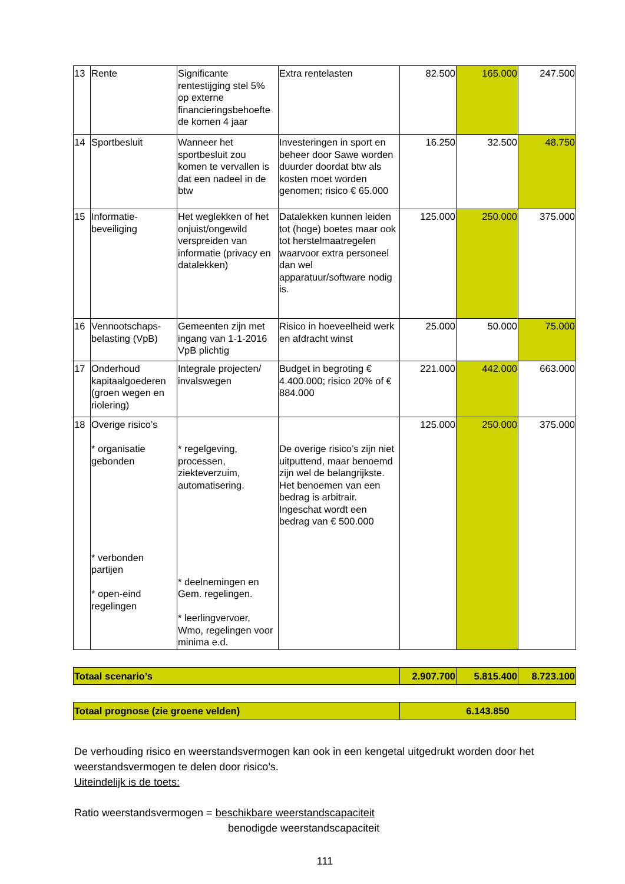| 13 | Rente | Significante rentestijging stel 5% op externe financieringsbehoefte de komen 4 jaar | Extra rentelasten | 82.500 | 165.000 | 247.500 |
| 14 | Sportbesluit | Wanneer het sportbesluit zou komen te vervallen is dat een nadeel in de btw | Investeringen in sport en beheer door Sawe worden duurder doordat btw als kosten moet worden genomen; risico € 65.000 | 16.250 | 32.500 | 48.750 |
| 15 | Informatie-beveiliging | Het weglekken of het onjuist/ongewild verspreiden van informatie (privacy en datalekken) | Datalekken kunnen leiden tot (hoge) boetes maar ook tot herstelmaatregelen waarvoor extra personeel dan wel apparatuur/software nodig is. | 125.000 | 250.000 | 375.000 |
| 16 | Vennootschaps-belasting (VpB) | Gemeenten zijn met ingang van 1-1-2016 VpB plichtig | Risico in hoeveelheid werk en afdracht winst | 25.000 | 50.000 | 75.000 |
| 17 | Onderhoud kapitaalgoederen (groen wegen en riolering) | Integrale projecten/ invalswegen | Budget in begroting € 4.400.000; risico 20% of € 884.000 | 221.000 | 442.000 | 663.000 |
| 18 | Overige risico’s * organisatie gebonden * verbonden partijen * open-eind regelingen | * regelgeving, processen, ziekteverzuim, automatisering. * deelnemingen en Gem. regelingen. * leerlingvervoer, Wmo, regelingen voor minima e.d. | De overige risico’s zijn niet uitputtend, maar benoemd zijn wel de belangrijkste. Het benoemen van een bedrag is arbitrair. Ingeschat wordt een bedrag van € 500.000 | 125.000 | 250.000 | 375.000 |
| Totaal scenario’s | 2.907.700 | 5.815.400 | 8.723.100 |
| Totaal prognose (zie groene velden) | 6.143.850 |
De verhouding risico en weerstandsvermogen kan ook in een kengetal uitgedrukt worden door het weerstandsvermogen te delen door risico’s.
Uiteindelijk is de toets:
Ratio weerstandsvermogen = beschikbare weerstandscapaciteit
benodigde weerstandscapaciteit
111